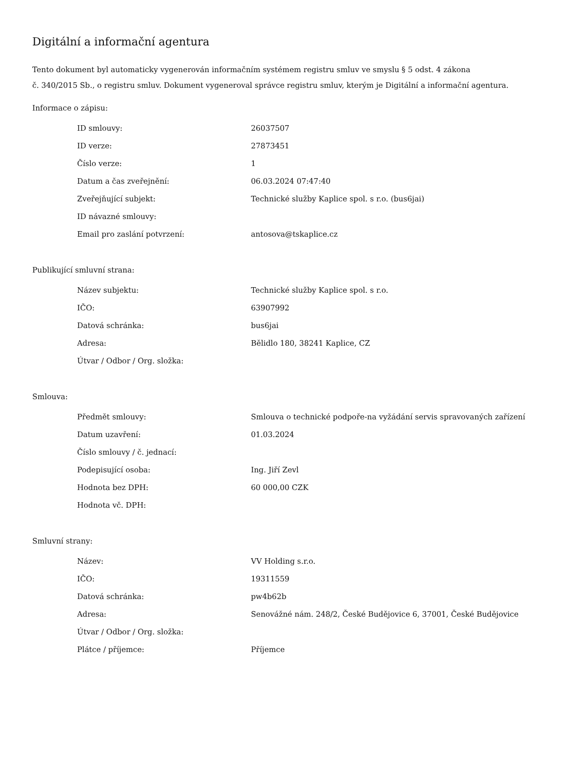Digitální a informační agentura
Tento dokument byl automaticky vygenerován informačním systémem registru smluv ve smyslu § 5 odst. 4 zákona
č. 340/2015 Sb., o registru smluv. Dokument vygeneroval správce registru smluv, kterým je Digitální a informační agentura.
Informace o zápisu:
| ID smlouvy: | 26037507 |
| ID verze: | 27873451 |
| Číslo verze: | 1 |
| Datum a čas zveřejnění: | 06.03.2024 07:47:40 |
| Zveřejňující subjekt: | Technické služby Kaplice spol. s r.o. (bus6jai) |
| ID návazné smlouvy: | |
| Email pro zaslání potvrzení: | antosova@tskaplice.cz |
Publikující smluvní strana:
| Název subjektu: | Technické služby Kaplice spol. s r.o. |
| IČO: | 63907992 |
| Datová schránka: | bus6jai |
| Adresa: | Bělidlo 180, 38241 Kaplice, CZ |
| Útvar / Odbor / Org. složka: | |
Smlouva:
| Předmět smlouvy: | Smlouva o technické podpoře-na vyžádání servis spravovaných zařízení |
| Datum uzavření: | 01.03.2024 |
| Číslo smlouvy / č. jednací: | |
| Podepisující osoba: | Ing. Jiří Zevl |
| Hodnota bez DPH: | 60 000,00 CZK |
| Hodnota vč. DPH: | |
Smluvní strany:
| Název: | VV Holding s.r.o. |
| IČO: | 19311559 |
| Datová schránka: | pw4b62b |
| Adresa: | Senovážné nám. 248/2, České Budějovice 6, 37001, České Budějovice |
| Útvar / Odbor / Org. složka: | |
| Plátce / příjemce: | Příjemce |